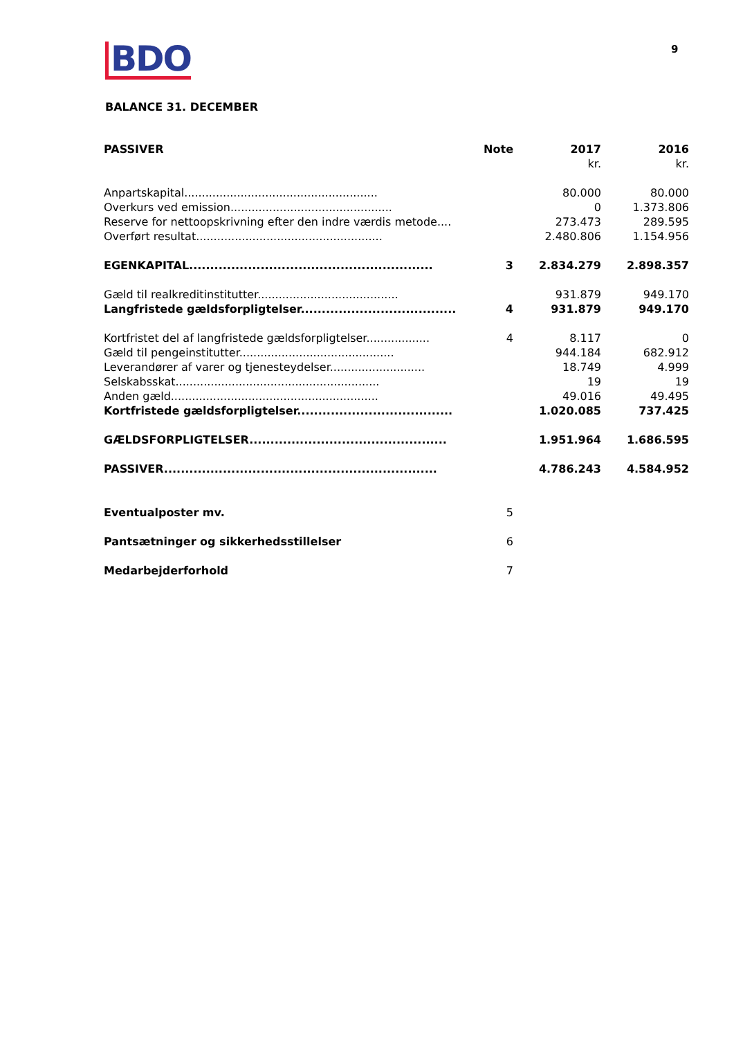BDO 9
BALANCE 31. DECEMBER
| PASSIVER | Note | 2017 | 2016 |
| --- | --- | --- | --- |
| | | kr. | kr. |
| Anpartskapital....................................................... | | 80.000 | 80.000 |
| Overkurs ved emission.............................................. | | 0 | 1.373.806 |
| Reserve for nettoopskrivning efter den indre værdis metode.... | | 273.473 | 289.595 |
| Overført resultat..................................................... | | 2.480.806 | 1.154.956 |
| EGENKAPITAL.......................................................... | 3 | 2.834.279 | 2.898.357 |
| Gæld til realkreditinstitutter........................................ | | 931.879 | 949.170 |
| Langfristede gældsforpligtelser..................................... | 4 | 931.879 | 949.170 |
| Kortfristet del af langfristede gældsforpligtelser.................. | 4 | 8.117 | 0 |
| Gæld til pengeinstitutter............................................ | | 944.184 | 682.912 |
| Leverandører af varer og tjenesteydelser........................... | | 18.749 | 4.999 |
| Selskabsskat.......................................................... | | 19 | 19 |
| Anden gæld........................................................... | | 49.016 | 49.495 |
| Kortfristede gældsforpligtelser..................................... | | 1.020.085 | 737.425 |
| GÆLDSFORPLIGTELSER............................................... | | 1.951.964 | 1.686.595 |
| PASSIVER................................................................. | | 4.786.243 | 4.584.952 |
| Eventualposter mv. | 5 | | |
| Pantsætninger og sikkerhedsstillelser | 6 | | |
| Medarbejderforhold | 7 | | |